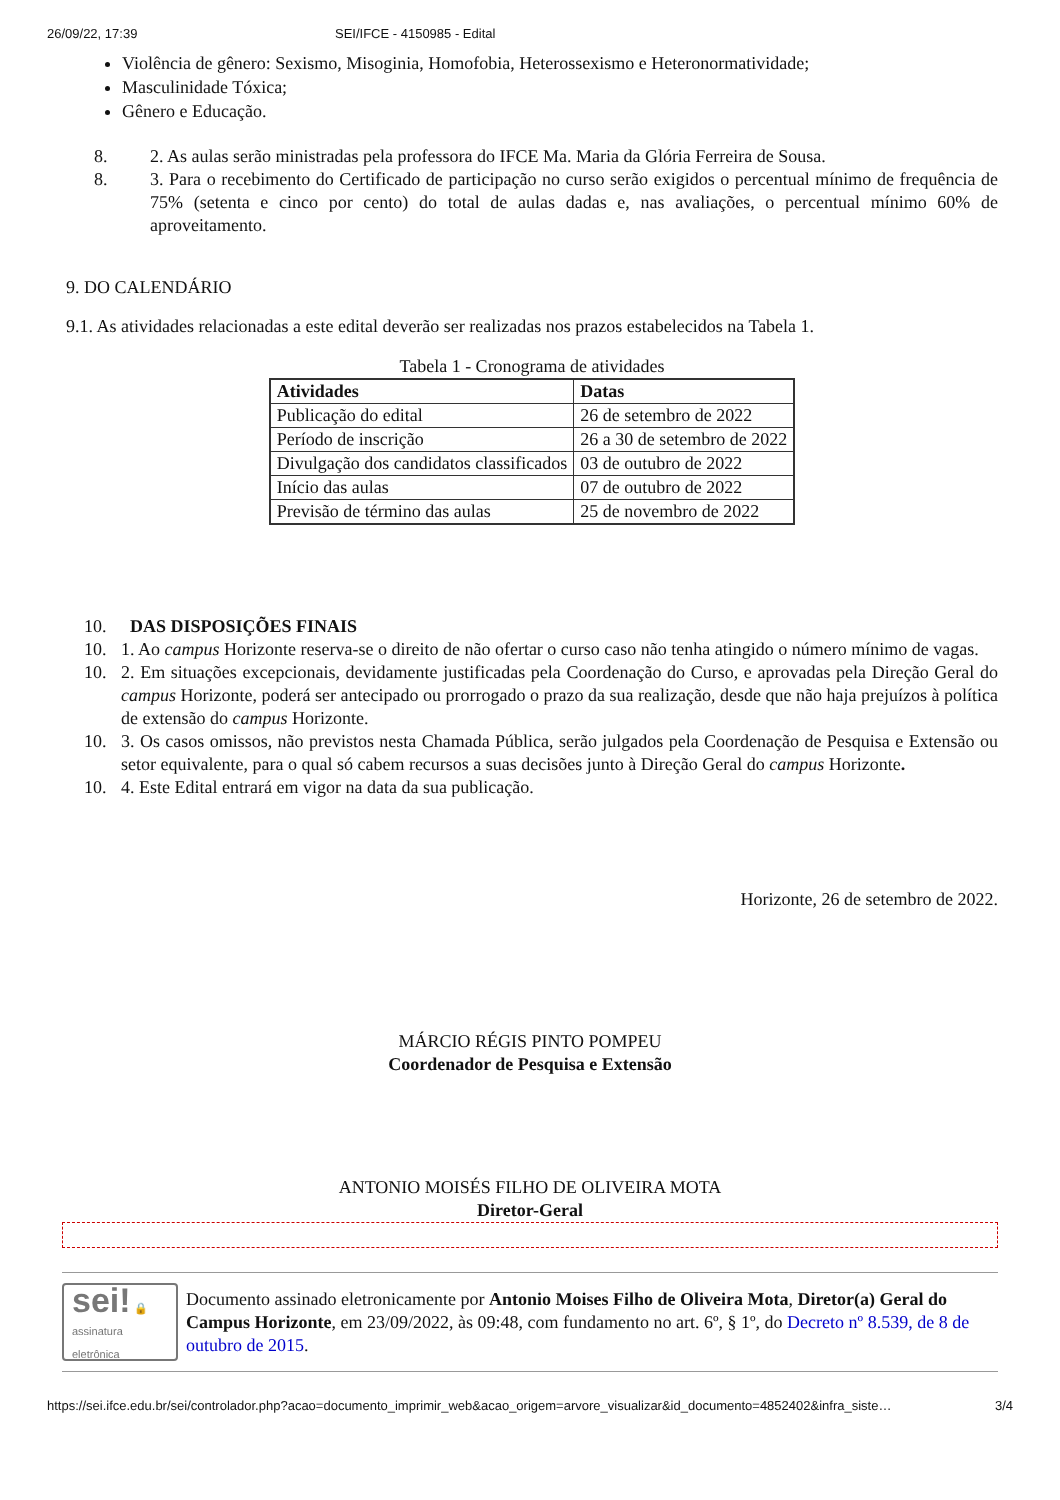26/09/22, 17:39 SEI/IFCE - 4150985 - Edital
Violência de gênero: Sexismo, Misoginia, Homofobia, Heterossexismo e Heteronormatividade;
Masculinidade Tóxica;
Gênero e Educação.
8. 2. As aulas serão ministradas pela professora do IFCE Ma. Maria da Glória Ferreira de Sousa.
8. 3. Para o recebimento do Certificado de participação no curso serão exigidos o percentual mínimo de frequência de 75% (setenta e cinco por cento) do total de aulas dadas e, nas avaliações, o percentual mínimo 60% de aproveitamento.
9. DO CALENDÁRIO
9.1. As atividades relacionadas a este edital deverão ser realizadas nos prazos estabelecidos na Tabela 1.
Tabela 1 - Cronograma de atividades
| Atividades | Datas |
| --- | --- |
| Publicação do edital | 26 de setembro de 2022 |
| Período de inscrição | 26 a 30 de setembro de 2022 |
| Divulgação dos candidatos classificados | 03 de outubro de 2022 |
| Início das aulas | 07 de outubro de 2022 |
| Previsão de término das aulas | 25 de novembro de 2022 |
10. DAS DISPOSIÇÕES FINAIS
10. 1. Ao campus Horizonte reserva-se o direito de não ofertar o curso caso não tenha atingido o número mínimo de vagas.
10. 2. Em situações excepcionais, devidamente justificadas pela Coordenação do Curso, e aprovadas pela Direção Geral do campus Horizonte, poderá ser antecipado ou prorrogado o prazo da sua realização, desde que não haja prejuízos à política de extensão do campus Horizonte.
10. 3. Os casos omissos, não previstos nesta Chamada Pública, serão julgados pela Coordenação de Pesquisa e Extensão ou setor equivalente, para o qual só cabem recursos a suas decisões junto à Direção Geral do campus Horizonte.
10. 4. Este Edital entrará em vigor na data da sua publicação.
Horizonte, 26 de setembro de 2022.
MÁRCIO RÉGIS PINTO POMPEU
Coordenador de Pesquisa e Extensão
ANTONIO MOISÉS FILHO DE OLIVEIRA MOTA
Diretor-Geral
sei! 🔒
assinatura
eletrônica
Documento assinado eletronicamente por Antonio Moises Filho de Oliveira Mota, Diretor(a) Geral do Campus Horizonte, em 23/09/2022, às 09:48, com fundamento no art. 6º, § 1º, do Decreto nº 8.539, de 8 de outubro de 2015.
https://sei.ifce.edu.br/sei/controlador.php?acao=documento_imprimir_web&acao_origem=arvore_visualizar&id_documento=4852402&infra_siste… 3/4